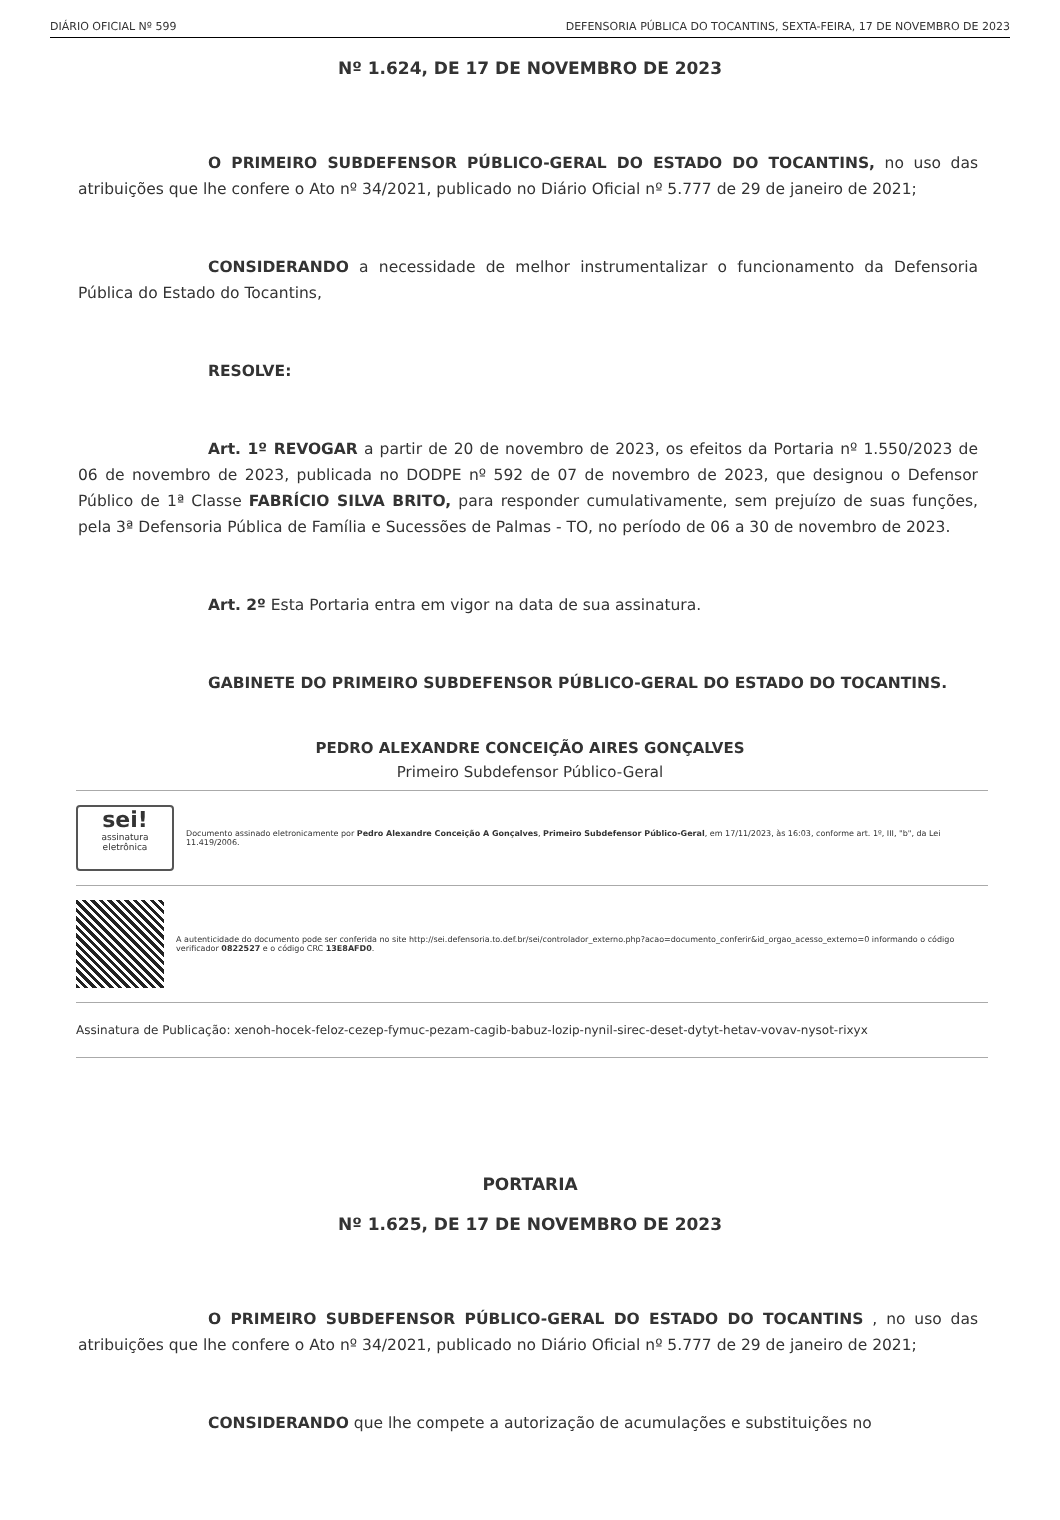DIÁRIO OFICIAL Nº 599 DEFENSORIA PÚBLICA DO TOCANTINS, SEXTA-FEIRA, 17 DE NOVEMBRO DE 2023
Nº 1.624, DE 17 DE NOVEMBRO DE 2023
O PRIMEIRO SUBDEFENSOR PÚBLICO-GERAL DO ESTADO DO TOCANTINS, no uso das atribuições que lhe confere o Ato nº 34/2021, publicado no Diário Oficial nº 5.777 de 29 de janeiro de 2021;
CONSIDERANDO a necessidade de melhor instrumentalizar o funcionamento da Defensoria Pública do Estado do Tocantins,
RESOLVE:
Art. 1º REVOGAR a partir de 20 de novembro de 2023, os efeitos da Portaria nº 1.550/2023 de 06 de novembro de 2023, publicada no DODPE nº 592 de 07 de novembro de 2023, que designou o Defensor Público de 1ª Classe FABRÍCIO SILVA BRITO, para responder cumulativamente, sem prejuízo de suas funções, pela 3ª Defensoria Pública de Família e Sucessões de Palmas - TO, no período de 06 a 30 de novembro de 2023.
Art. 2º Esta Portaria entra em vigor na data de sua assinatura.
GABINETE DO PRIMEIRO SUBDEFENSOR PÚBLICO-GERAL DO ESTADO DO TOCANTINS.
PEDRO ALEXANDRE CONCEIÇÃO AIRES GONÇALVES
Primeiro Subdefensor Público-Geral
sei!
assinatura eletrônica
Documento assinado eletronicamente por Pedro Alexandre Conceição A Gonçalves, Primeiro Subdefensor Público-Geral, em 17/11/2023, às 16:03, conforme art. 1º, III, "b", da Lei 11.419/2006.
A autenticidade do documento pode ser conferida no site http://sei.defensoria.to.def.br/sei/controlador_externo.php?acao=documento_conferir&id_orgao_acesso_externo=0 informando o código verificador 0822527 e o código CRC 13E8AFD0.
Assinatura de Publicação: xenoh-hocek-feloz-cezep-fymuc-pezam-cagib-babuz-lozip-nynil-sirec-deset-dytyt-hetav-vovav-nysot-rixyx
PORTARIA
Nº 1.625, DE 17 DE NOVEMBRO DE 2023
O PRIMEIRO SUBDEFENSOR PÚBLICO-GERAL DO ESTADO DO TOCANTINS , no uso das atribuições que lhe confere o Ato nº 34/2021, publicado no Diário Oficial nº 5.777 de 29 de janeiro de 2021;
CONSIDERANDO que lhe compete a autorização de acumulações e substituições no